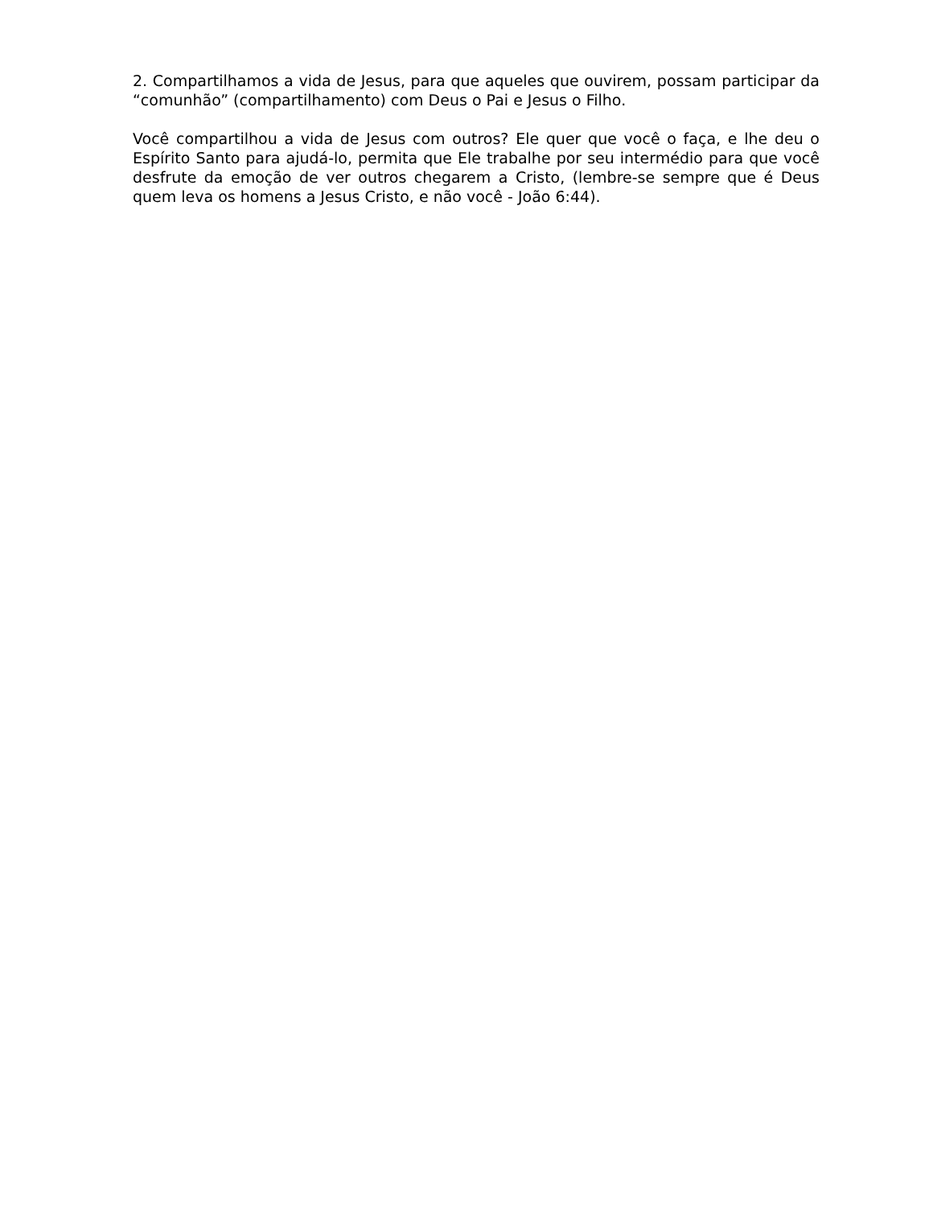2. Compartilhamos a vida de Jesus, para que aqueles que ouvirem, possam participar da “comunhão” (compartilhamento) com Deus o Pai e Jesus o Filho.
Você compartilhou a vida de Jesus com outros? Ele quer que você o faça, e lhe deu o Espírito Santo para ajudá-lo, permita que Ele trabalhe por seu intermédio para que você desfrute da emoção de ver outros chegarem a Cristo, (lembre-se sempre que é Deus quem leva os homens a Jesus Cristo, e não você - João 6:44).